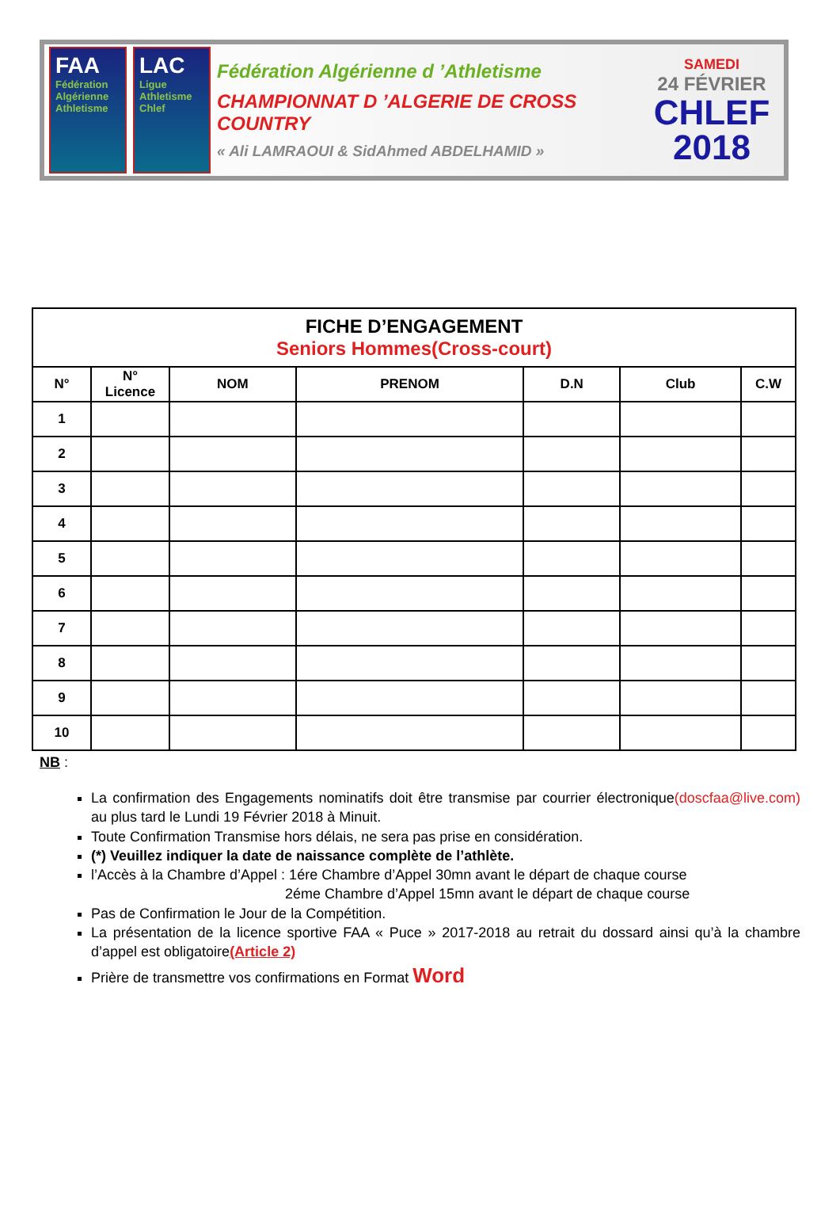FAA
Fédération Algérienne Athletisme
LAC
Ligue Athletisme Chlef
Fédération Algérienne d ’Athletisme
CHAMPIONNAT D ’ALGERIE DE CROSS COUNTRY
« Ali LAMRAOUI & SidAhmed ABDELHAMID »
SAMEDI
24 FÉVRIER
CHLEF
2018
| FICHE D’ENGAGEMENT Seniors Hommes(Cross-court) | | | | | | |
| N° | N° Licence | NOM | PRENOM | D.N | Club | C.W |
| 1 | | | | | | |
| 2 | | | | | | |
| 3 | | | | | | |
| 4 | | | | | | |
| 5 | | | | | | |
| 6 | | | | | | |
| 7 | | | | | | |
| 8 | | | | | | |
| 9 | | | | | | |
| 10 | | | | | | |
NB :
La confirmation des Engagements nominatifs doit être transmise par courrier électronique(doscfaa@live.com) au plus tard le Lundi 19 Février 2018 à Minuit.
Toute Confirmation Transmise hors délais, ne sera pas prise en considération.
(*) Veuillez indiquer la date de naissance complète de l’athlète.
l’Accès à la Chambre d’Appel : 1ére Chambre d’Appel 30mn avant le départ de chaque course
2éme Chambre d’Appel 15mn avant le départ de chaque course
Pas de Confirmation le Jour de la Compétition.
La présentation de la licence sportive FAA « Puce » 2017-2018 au retrait du dossard ainsi qu’à la chambre d’appel est obligatoire(Article 2)
Prière de transmettre vos confirmations en Format Word